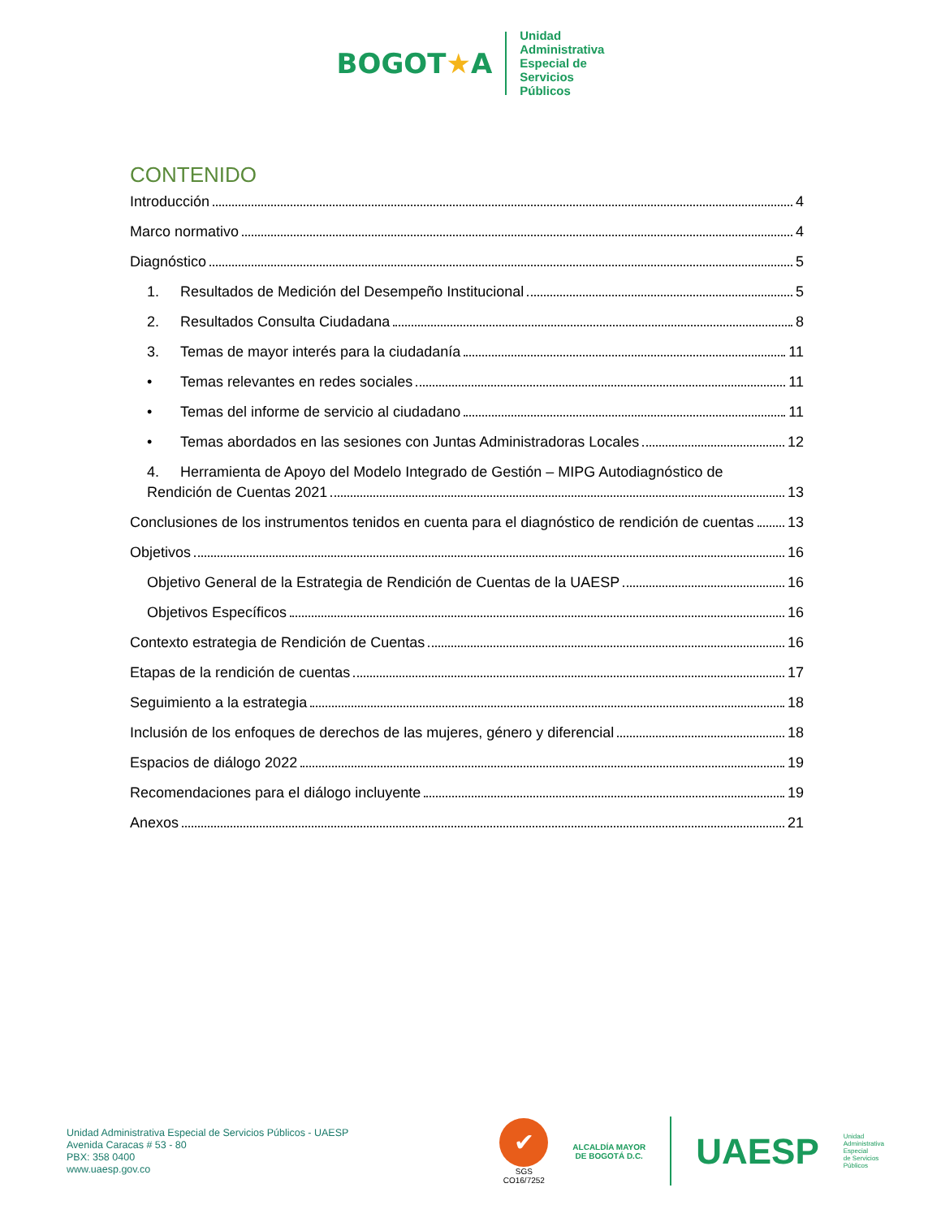BOGOT★A
Unidad
Administrativa
Especial de
Servicios
Públicos
CONTENIDO
Introducción 4
Marco normativo 4
Diagnóstico 5
1. Resultados de Medición del Desempeño Institucional 5
2. Resultados Consulta Ciudadana 8
3. Temas de mayor interés para la ciudadanía 11
• Temas relevantes en redes sociales 11
• Temas del informe de servicio al ciudadano 11
• Temas abordados en las sesiones con Juntas Administradoras Locales 12
4. Herramienta de Apoyo del Modelo Integrado de Gestión – MIPG Autodiagnóstico de
Rendición de Cuentas 2021 13
Conclusiones de los instrumentos tenidos en cuenta para el diagnóstico de rendición de cuentas 13
Objetivos 16
Objetivo General de la Estrategia de Rendición de Cuentas de la UAESP 16
Objetivos Específicos 16
Contexto estrategia de Rendición de Cuentas 16
Etapas de la rendición de cuentas 17
Seguimiento a la estrategia 18
Inclusión de los enfoques de derechos de las mujeres, género y diferencial 18
Espacios de diálogo 2022 19
Recomendaciones para el diálogo incluyente 19
Anexos 21
Unidad Administrativa Especial de Servicios Públicos - UAESP
Avenida Caracas # 53 - 80
PBX: 358 0400
www.uaesp.gov.co
✔
SGS
CO16/7252
ALCALDÍA MAYOR
DE BOGOTÁ D.C.
UAESP
Unidad
Administrativa
Especial
de Servicios
Públicos